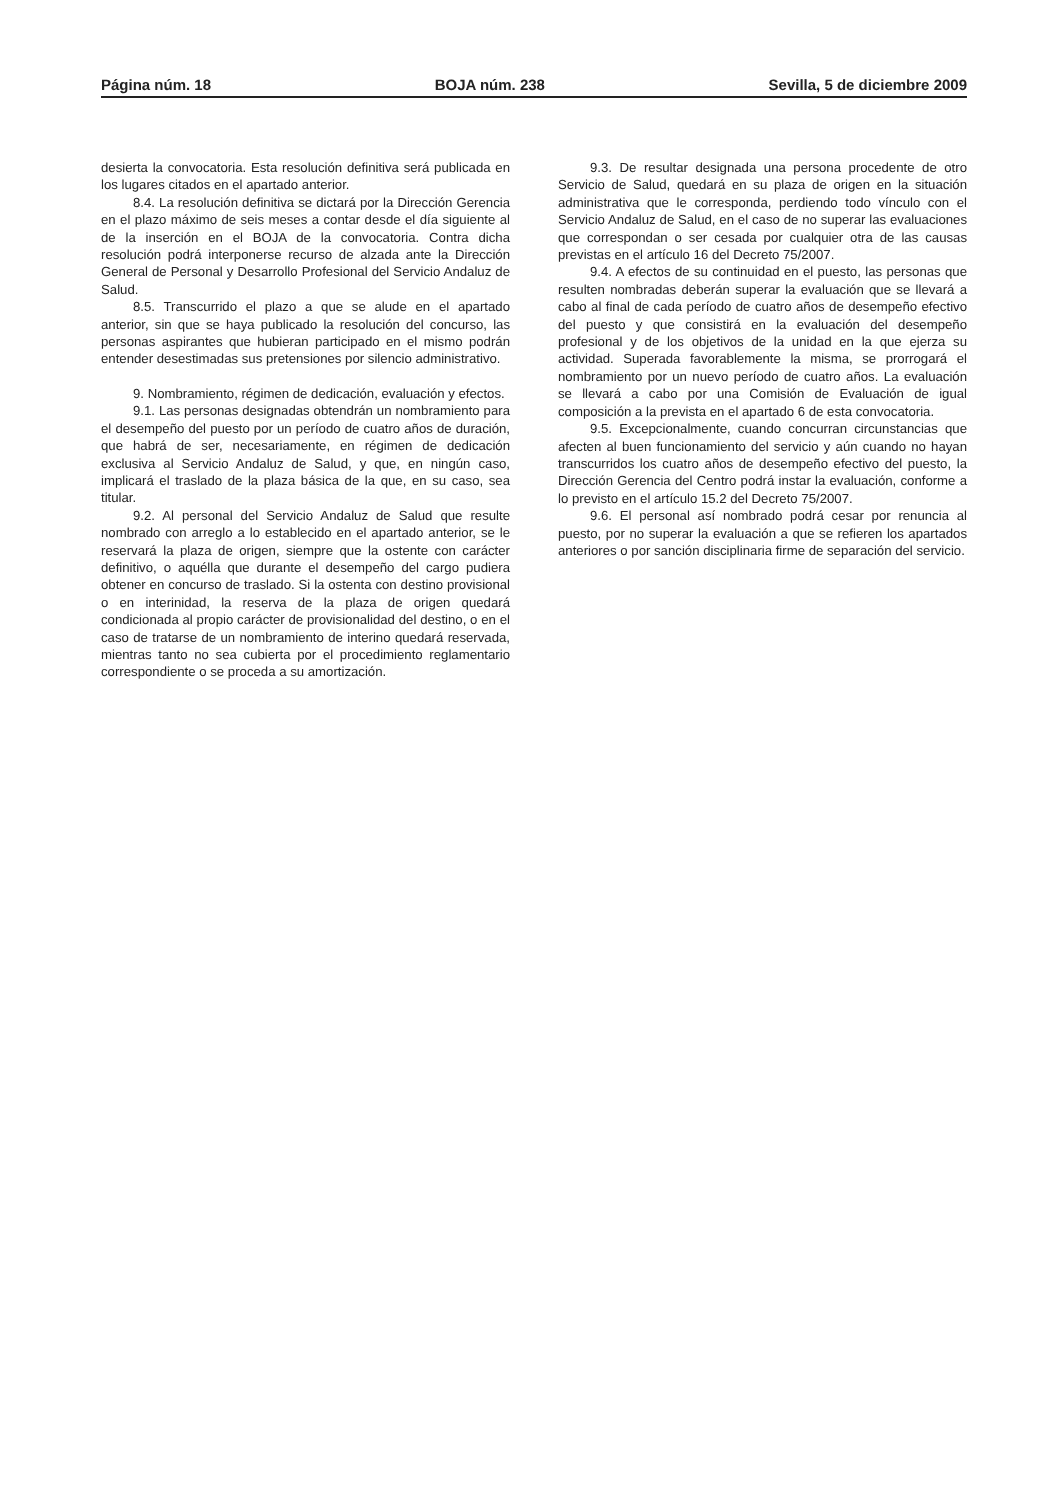Página núm. 18 BOJA núm. 238 Sevilla, 5 de diciembre 2009
desierta la convocatoria. Esta resolución definitiva será publicada en los lugares citados en el apartado anterior.
8.4. La resolución definitiva se dictará por la Dirección Gerencia en el plazo máximo de seis meses a contar desde el día siguiente al de la inserción en el BOJA de la convocatoria. Contra dicha resolución podrá interponerse recurso de alzada ante la Dirección General de Personal y Desarrollo Profesional del Servicio Andaluz de Salud.
8.5. Transcurrido el plazo a que se alude en el apartado anterior, sin que se haya publicado la resolución del concurso, las personas aspirantes que hubieran participado en el mismo podrán entender desestimadas sus pretensiones por silencio administrativo.
9. Nombramiento, régimen de dedicación, evaluación y efectos.
9.1. Las personas designadas obtendrán un nombramiento para el desempeño del puesto por un período de cuatro años de duración, que habrá de ser, necesariamente, en régimen de dedicación exclusiva al Servicio Andaluz de Salud, y que, en ningún caso, implicará el traslado de la plaza básica de la que, en su caso, sea titular.
9.2. Al personal del Servicio Andaluz de Salud que resulte nombrado con arreglo a lo establecido en el apartado anterior, se le reservará la plaza de origen, siempre que la ostente con carácter definitivo, o aquélla que durante el desempeño del cargo pudiera obtener en concurso de traslado. Si la ostenta con destino provisional o en interinidad, la reserva de la plaza de origen quedará condicionada al propio carácter de provisionalidad del destino, o en el caso de tratarse de un nombramiento de interino quedará reservada, mientras tanto no sea cubierta por el procedimiento reglamentario correspondiente o se proceda a su amortización.
9.3. De resultar designada una persona procedente de otro Servicio de Salud, quedará en su plaza de origen en la situación administrativa que le corresponda, perdiendo todo vínculo con el Servicio Andaluz de Salud, en el caso de no superar las evaluaciones que correspondan o ser cesada por cualquier otra de las causas previstas en el artículo 16 del Decreto 75/2007.
9.4. A efectos de su continuidad en el puesto, las personas que resulten nombradas deberán superar la evaluación que se llevará a cabo al final de cada período de cuatro años de desempeño efectivo del puesto y que consistirá en la evaluación del desempeño profesional y de los objetivos de la unidad en la que ejerza su actividad. Superada favorablemente la misma, se prorrogará el nombramiento por un nuevo período de cuatro años. La evaluación se llevará a cabo por una Comisión de Evaluación de igual composición a la prevista en el apartado 6 de esta convocatoria.
9.5. Excepcionalmente, cuando concurran circunstancias que afecten al buen funcionamiento del servicio y aún cuando no hayan transcurridos los cuatro años de desempeño efectivo del puesto, la Dirección Gerencia del Centro podrá instar la evaluación, conforme a lo previsto en el artículo 15.2 del Decreto 75/2007.
9.6. El personal así nombrado podrá cesar por renuncia al puesto, por no superar la evaluación a que se refieren los apartados anteriores o por sanción disciplinaria firme de separación del servicio.